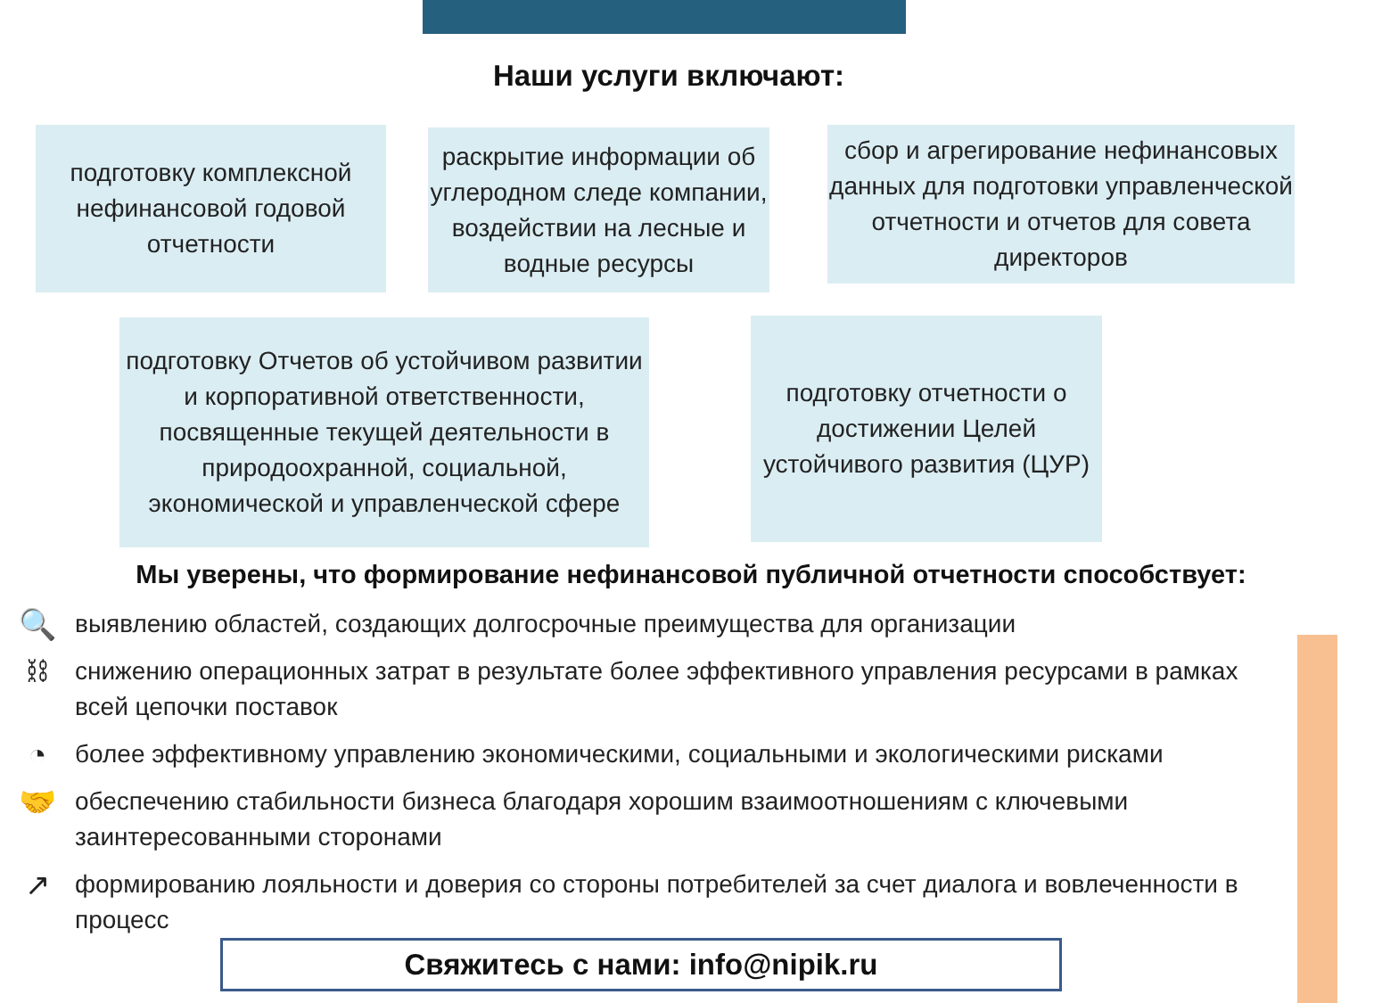Наши услуги включают:
подготовку комплексной нефинансовой годовой отчетности
раскрытие информации об углеродном следе компании, воздействии на лесные и водные ресурсы
сбор и агрегирование нефинансовых данных для подготовки управленческой отчетности и отчетов для совета директоров
подготовку Отчетов об устойчивом развитии и корпоративной ответственности, посвященные текущей деятельности в природоохранной, социальной, экономической и управленческой сфере
подготовку отчетности о достижении Целей устойчивого развития (ЦУР)
Мы уверены, что формирование нефинансовой публичной отчетности способствует:
🔍 выявлению областей, создающих долгосрочные преимущества для организации
⛓ снижению операционных затрат в результате более эффективного управления ресурсами в рамках всей цепочки поставок
◔ более эффективному управлению экономическими, социальными и экологическими рисками
🤝 обеспечению стабильности бизнеса благодаря хорошим взаимоотношениям с ключевыми заинтересованными сторонами
↗ формированию лояльности и доверия со стороны потребителей за счет диалога и вовлеченности в процесс
Свяжитесь с нами: info@nipik.ru